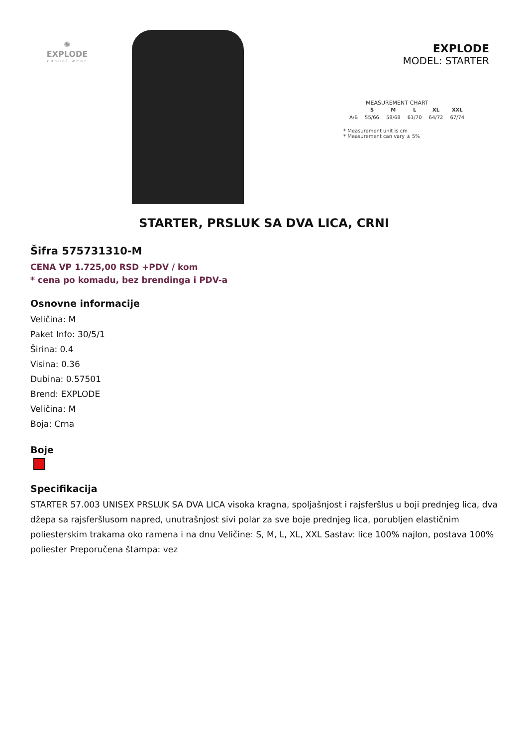✺
EXPLODE
casual wear
EXPLODE
MODEL: STARTER
MEASUREMENT CHART
| | S | M | L | XL | XXL |
| --- | --- | --- | --- | --- | --- |
| A/B | 55/66 | 58/68 | 61/70 | 64/72 | 67/74 |
* Measurement unit is cm
* Measurement can vary ± 5%
STARTER, PRSLUK SA DVA LICA, CRNI
Šifra 575731310-M
CENA VP 1.725,00 RSD +PDV / kom
* cena po komadu, bez brendinga i PDV-a
Osnovne informacije
Veličina: M
Paket Info: 30/5/1
Širina: 0.4
Visina: 0.36
Dubina: 0.57501
Brend: EXPLODE
Veličina: M
Boja: Crna
Boje
Specifikacija
STARTER 57.003 UNISEX PRSLUK SA DVA LICA visoka kragna, spoljašnjost i rajsferšlus u boji prednjeg lica, dva džepa sa rajsferšlusom napred, unutrašnjost sivi polar za sve boje prednjeg lica, porubljen elastičnim poliesterskim trakama oko ramena i na dnu Veličine: S, M, L, XL, XXL Sastav: lice 100% najlon, postava 100% poliester Preporučena štampa: vez